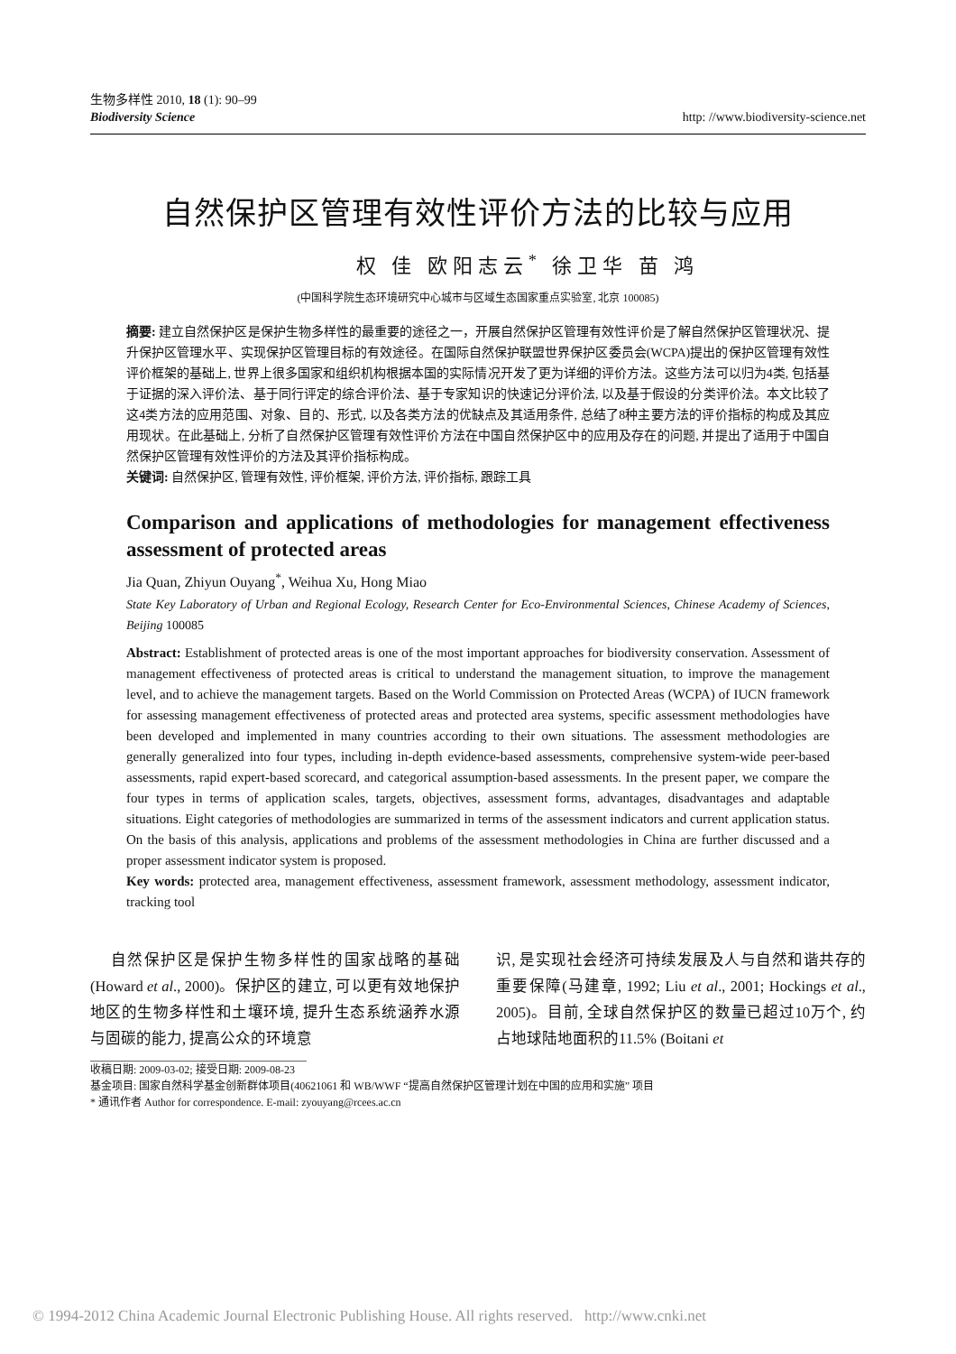生物多样性 2010, 18 (1): 90–99
Biodiversity Science http: //www.biodiversity-science.net
自然保护区管理有效性评价方法的比较与应用
权 佳 欧阳志云<sup>*</sup> 徐卫华 苗 鸿
(中国科学院生态环境研究中心城市与区域生态国家重点实验室, 北京 100085)
摘要: 建立自然保护区是保护生物多样性的最重要的途径之一，开展自然保护区管理有效性评价是了解自然保护区管理状况、提升保护区管理水平、实现保护区管理目标的有效途径。在国际自然保护联盟世界保护区委员会(WCPA)提出的保护区管理有效性评价框架的基础上, 世界上很多国家和组织机构根据本国的实际情况开发了更为详细的评价方法。这些方法可以归为4类, 包括基于证据的深入评价法、基于同行评定的综合评价法、基于专家知识的快速记分评价法, 以及基于假设的分类评价法。本文比较了这4类方法的应用范围、对象、目的、形式, 以及各类方法的优缺点及其适用条件, 总结了8种主要方法的评价指标的构成及其应用现状。在此基础上, 分析了自然保护区管理有效性评价方法在中国自然保护区中的应用及存在的问题, 并提出了适用于中国自然保护区管理有效性评价的方法及其评价指标构成。
关键词: 自然保护区, 管理有效性, 评价框架, 评价方法, 评价指标, 跟踪工具
Comparison and applications of methodologies for management effectiveness assessment of protected areas
Jia Quan, Zhiyun Ouyang<sup>*</sup>, Weihua Xu, Hong Miao
State Key Laboratory of Urban and Regional Ecology, Research Center for Eco-Environmental Sciences, Chinese Academy of Sciences, Beijing 100085
Abstract: Establishment of protected areas is one of the most important approaches for biodiversity conservation. Assessment of management effectiveness of protected areas is critical to understand the management situation, to improve the management level, and to achieve the management targets. Based on the World Commission on Protected Areas (WCPA) of IUCN framework for assessing management effectiveness of protected areas and protected area systems, specific assessment methodologies have been developed and implemented in many countries according to their own situations. The assessment methodologies are generally generalized into four types, including in-depth evidence-based assessments, comprehensive system-wide peer-based assessments, rapid expert-based scorecard, and categorical assumption-based assessments. In the present paper, we compare the four types in terms of application scales, targets, objectives, assessment forms, advantages, disadvantages and adaptable situations. Eight categories of methodologies are summarized in terms of the assessment indicators and current application status. On the basis of this analysis, applications and problems of the assessment methodologies in China are further discussed and a proper assessment indicator system is proposed.
Key words: protected area, management effectiveness, assessment framework, assessment methodology, assessment indicator, tracking tool
自然保护区是保护生物多样性的国家战略的基础(Howard et al., 2000)。保护区的建立, 可以更有效地保护地区的生物多样性和土壤环境, 提升生态系统涵养水源与固碳的能力, 提高公众的环境意
识, 是实现社会经济可持续发展及人与自然和谐共存的重要保障(马建章, 1992; Liu et al., 2001; Hockings et al., 2005)。目前, 全球自然保护区的数量已超过10万个, 约占地球陆地面积的11.5% (Boitani et
收稿日期: 2009-03-02; 接受日期: 2009-08-23
基金项目: 国家自然科学基金创新群体项目(40621061 和 WB/WWF “提高自然保护区管理计划在中国的应用和实施” 项目
* 通讯作者 Author for correspondence. E-mail: zyouyang@rcees.ac.cn
© 1994-2012 China Academic Journal Electronic Publishing House. All rights reserved. http://www.cnki.net